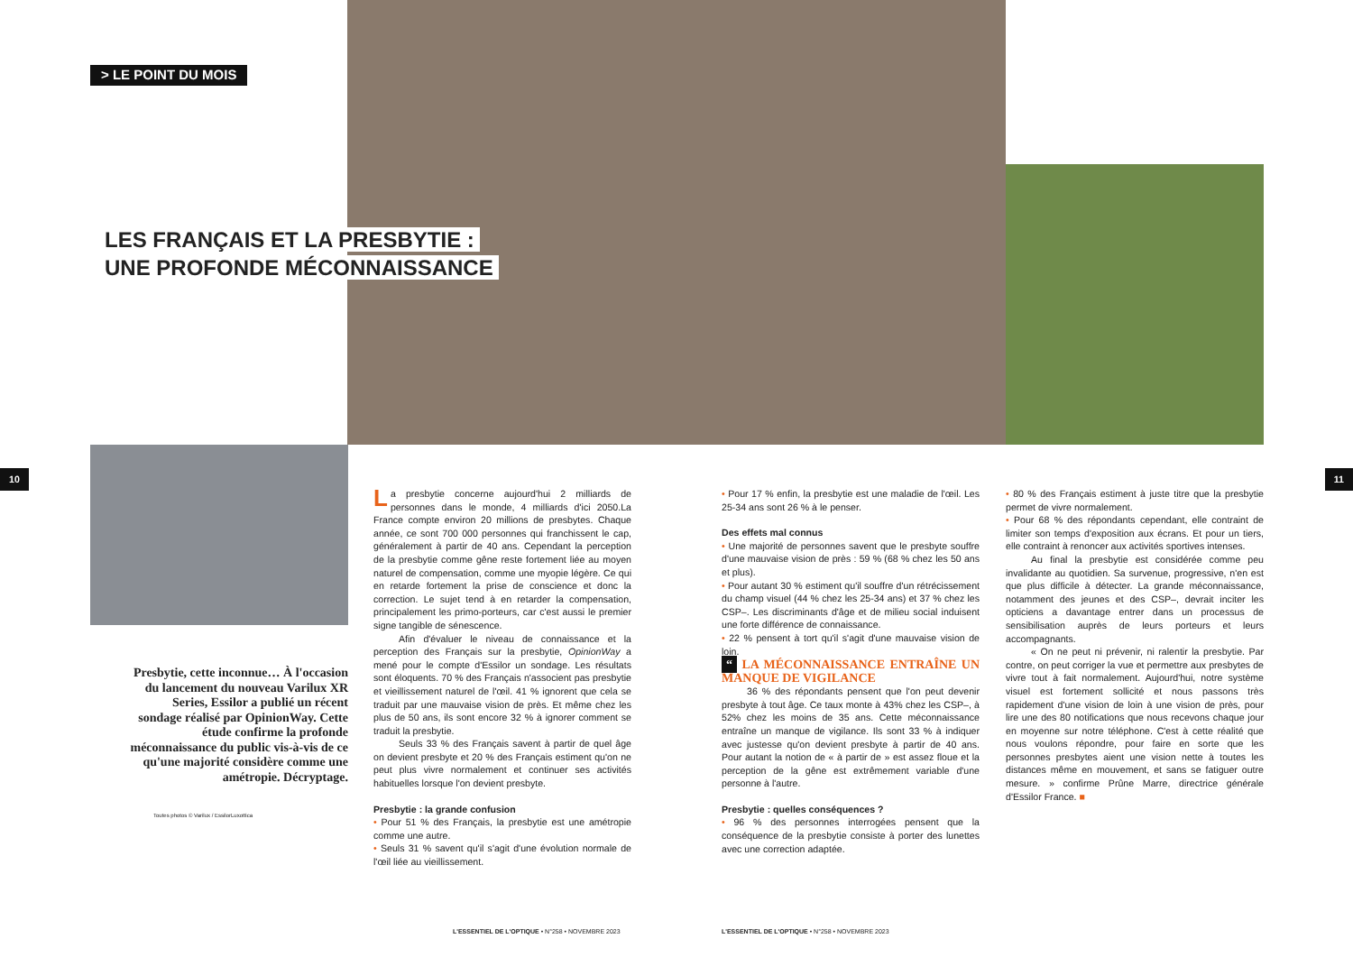> LE POINT DU MOIS
LES FRANÇAIS ET LA PRESBYTIE :
UNE PROFONDE MÉCONNAISSANCE
10 11
Presbytie, cette inconnue… À l'occasion du lancement du nouveau Varilux XR Series, Essilor a publié un récent sondage réalisé par OpinionWay. Cette étude confirme la profonde méconnaissance du public vis-à-vis de ce qu'une majorité considère comme une amétropie. Décryptage.
Toutes photos © Varilux / EssilorLuxottica
La presbytie concerne aujourd'hui 2 milliards de personnes dans le monde, 4 milliards d'ici 2050.La France compte environ 20 millions de presbytes. Chaque année, ce sont 700 000 personnes qui franchissent le cap, généralement à partir de 40 ans. Cependant la perception de la presbytie comme gêne reste fortement liée au moyen naturel de compensation, comme une myopie légère. Ce qui en retarde fortement la prise de conscience et donc la correction. Le sujet tend à en retarder la compensation, principalement les primo-porteurs, car c'est aussi le premier signe tangible de sénescence.
Afin d'évaluer le niveau de connaissance et la perception des Français sur la presbytie, OpinionWay a mené pour le compte d'Essilor un sondage. Les résultats sont éloquents. 70 % des Français n'associent pas presbytie et vieillissement naturel de l'œil. 41 % ignorent que cela se traduit par une mauvaise vision de près. Et même chez les plus de 50 ans, ils sont encore 32 % à ignorer comment se traduit la presbytie.
Seuls 33 % des Français savent à partir de quel âge on devient presbyte et 20 % des Français estiment qu'on ne peut plus vivre normalement et continuer ses activités habituelles lorsque l'on devient presbyte.
Presbytie : la grande confusion
• Pour 51 % des Français, la presbytie est une amétropie comme une autre.
• Seuls 31 % savent qu'il s'agit d'une évolution normale de l'œil liée au vieillissement.
• Pour 17 % enfin, la presbytie est une maladie de l'œil. Les 25-34 ans sont 26 % à le penser.
Des effets mal connus
• Une majorité de personnes savent que le presbyte souffre d'une mauvaise vision de près : 59 % (68 % chez les 50 ans et plus).
• Pour autant 30 % estiment qu'il souffre d'un rétrécissement du champ visuel (44 % chez les 25-34 ans) et 37 % chez les CSP–. Les discriminants d'âge et de milieu social induisent une forte différence de connaissance.
• 22 % pensent à tort qu'il s'agit d'une mauvaise vision de loin.
“ LA MÉCONNAISSANCE ENTRAÎNE UN MANQUE DE VIGILANCE
36 % des répondants pensent que l'on peut devenir presbyte à tout âge. Ce taux monte à 43% chez les CSP–, à 52% chez les moins de 35 ans. Cette méconnaissance entraîne un manque de vigilance. Ils sont 33 % à indiquer avec justesse qu'on devient presbyte à partir de 40 ans. Pour autant la notion de « à partir de » est assez floue et la perception de la gêne est extrêmement variable d'une personne à l'autre.
Presbytie : quelles conséquences ?
• 96 % des personnes interrogées pensent que la conséquence de la presbytie consiste à porter des lunettes avec une correction adaptée.
• 80 % des Français estiment à juste titre que la presbytie permet de vivre normalement.
• Pour 68 % des répondants cependant, elle contraint de limiter son temps d'exposition aux écrans. Et pour un tiers, elle contraint à renoncer aux activités sportives intenses.
Au final la presbytie est considérée comme peu invalidante au quotidien. Sa survenue, progressive, n'en est que plus difficile à détecter. La grande méconnaissance, notamment des jeunes et des CSP–, devrait inciter les opticiens a davantage entrer dans un processus de sensibilisation auprès de leurs porteurs et leurs accompagnants.
« On ne peut ni prévenir, ni ralentir la presbytie. Par contre, on peut corriger la vue et permettre aux presbytes de vivre tout à fait normalement. Aujourd'hui, notre système visuel est fortement sollicité et nous passons très rapidement d'une vision de loin à une vision de près, pour lire une des 80 notifications que nous recevons chaque jour en moyenne sur notre téléphone. C'est à cette réalité que nous voulons répondre, pour faire en sorte que les personnes presbytes aient une vision nette à toutes les distances même en mouvement, et sans se fatiguer outre mesure. » confirme Prûne Marre, directrice générale d'Essilor France. ■
L'ESSENTIEL DE L'OPTIQUE • N°258 • NOVEMBRE 2023
L'ESSENTIEL DE L'OPTIQUE • N°258 • NOVEMBRE 2023